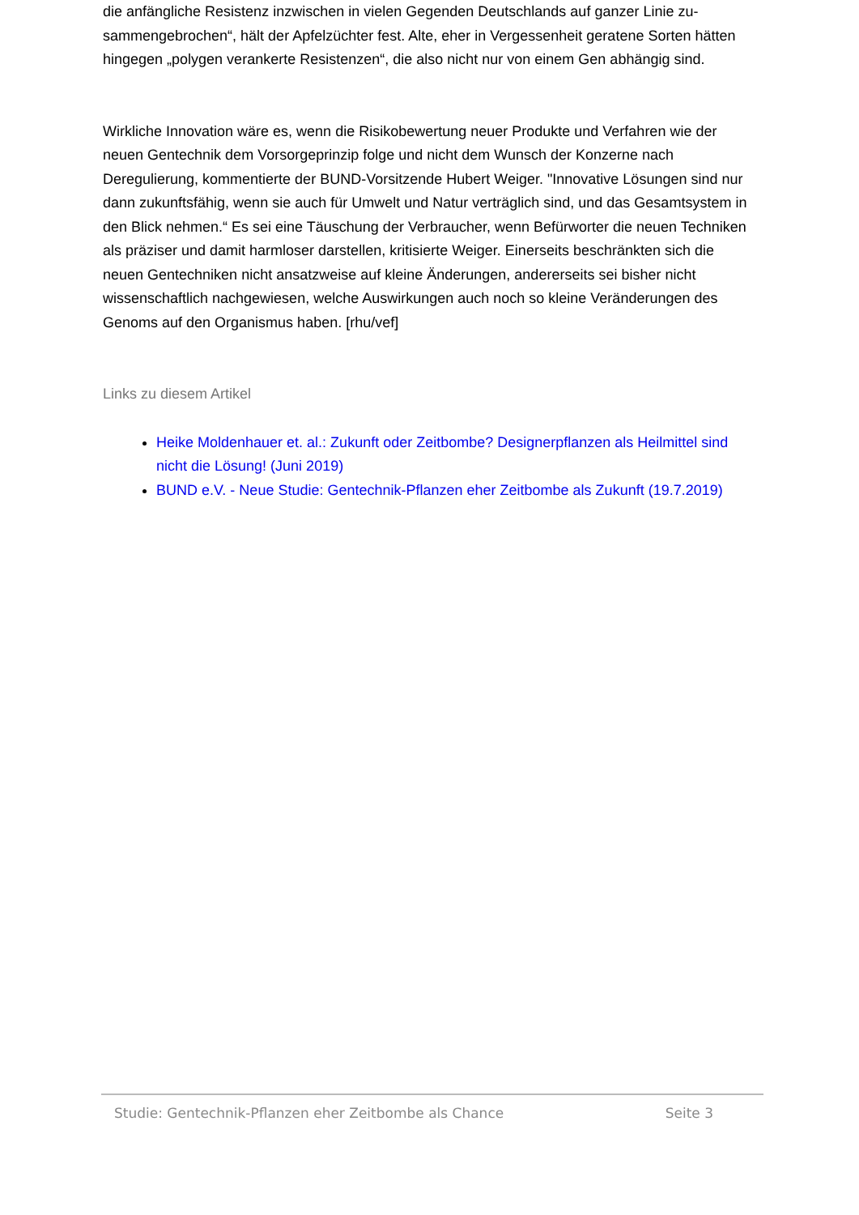die anfängliche Resistenz inzwischen in vielen Gegenden Deutschlands auf ganzer Linie zu­sammengebrochen“, hält der Apfelzüchter fest. Alte, eher in Vergessenheit geratene Sorten hätten hingegen „polygen verankerte Resistenzen“, die also nicht nur von einem Gen ab­hängig sind.
Wirkliche Innovation wäre es, wenn die Risikobewertung neuer Produkte und Verfahren wie der neuen Gentechnik dem Vorsorgeprinzip folge und nicht dem Wunsch der Konzerne nach Deregulierung, kommentierte der BUND-Vorsitzende Hubert Weiger. "Innovative Lösungen sind nur dann zukunftsfähig, wenn sie auch für Umwelt und Natur verträglich sind, und das Gesamtsystem in den Blick nehmen.“ Es sei eine Täuschung der Verbraucher, wenn Befür­worter die neuen Techniken als präziser und damit harmloser darstellen, kritisierte Weiger. Einerseits beschränkten sich die neuen Gentechniken nicht ansatzweise auf kleine Änderun­gen, andererseits sei bisher nicht wissenschaftlich nachgewiesen, welche Auswirkungen auch noch so kleine Veränderungen des Genoms auf den Organismus haben. [rhu/vef]
Links zu diesem Artikel
Heike Moldenhauer et. al.: Zukunft oder Zeitbombe? Designerpflanzen als Heilmittel sind nicht die Lösung! (Juni 2019)
BUND e.V. - Neue Studie: Gentechnik-Pflanzen eher Zeitbombe als Zukunft (19.7.2019)
Studie: Gentechnik-Pflanzen eher Zeitbombe als Chance Seite 3